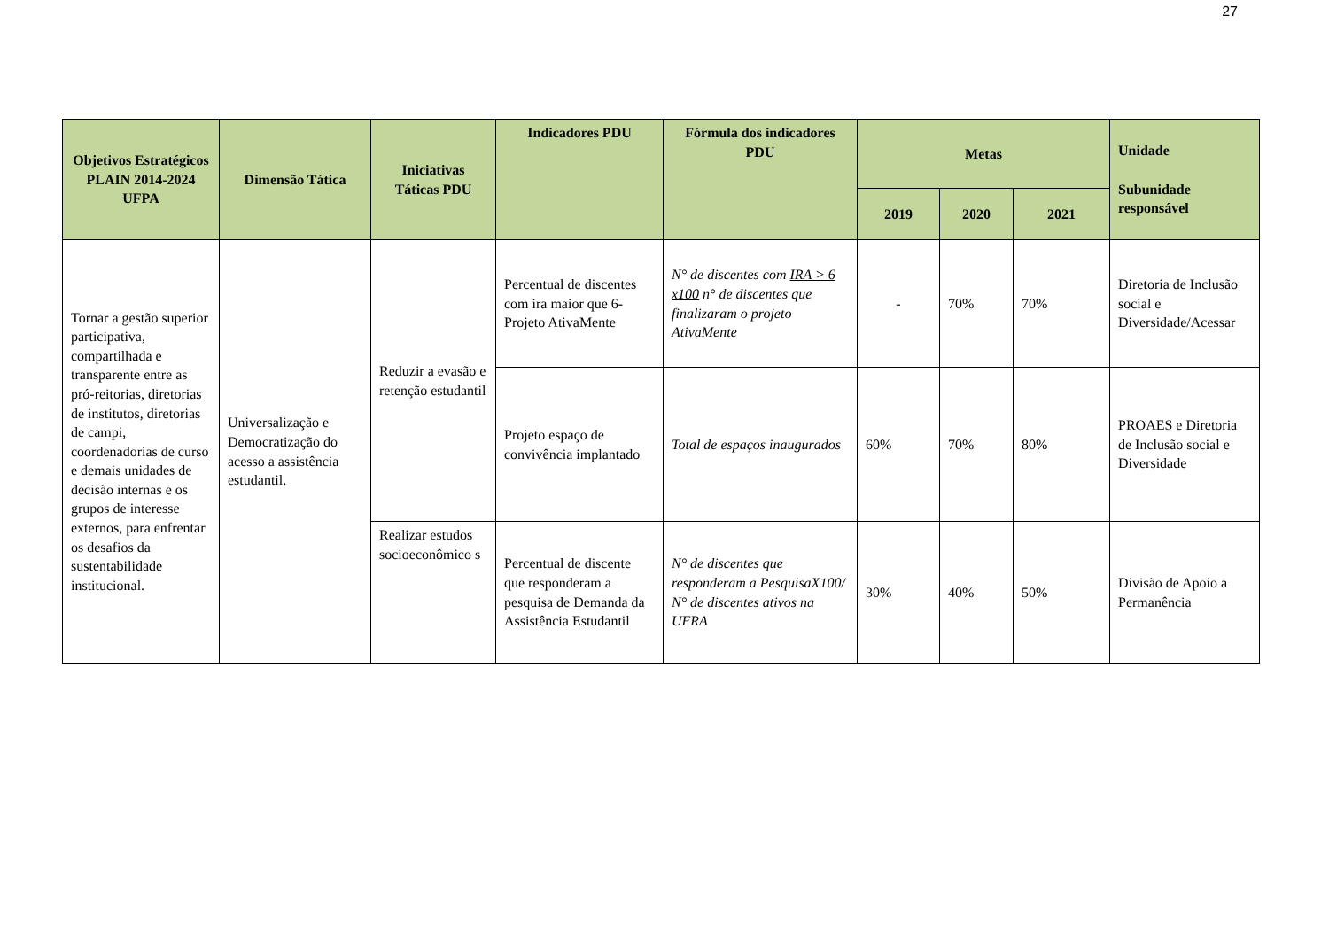27
| Objetivos Estratégicos PLAIN 2014-2024 UFPA | Dimensão Tática | Iniciativas Táticas PDU | Indicadores PDU | Fórmula dos indicadores PDU | Metas | | | Unidade Subunidade responsável |
| --- | --- | --- | --- | --- | --- | --- | --- | --- |
| | | | | | 2019 | 2020 | 2021 | |
| Tornar a gestão superior participativa, compartilhada e transparente entre as pró-reitorias, diretorias de institutos, diretorias de campi, coordenadorias de curso e demais unidades de decisão internas e os grupos de interesse externos, para enfrentar os desafios da sustentabilidade institucional. | Universalização e Democratização do acesso a assistência estudantil. | Reduzir a evasão e retenção estudantil | Percentual de discentes com ira maior que 6- Projeto AtivaMente | N° de discentes com IRA > 6 x100 n° de discentes que finalizaram o projeto AtivaMente | - | 70% | 70% | Diretoria de Inclusão social e Diversidade/Acessar |
| | | | Projeto espaço de convivência implantado | Total de espaços inaugurados | 60% | 70% | 80% | PROAES e Diretoria de Inclusão social e Diversidade |
| | | Realizar estudos socioeconômico s | Percentual de discente que responderam a pesquisa de Demanda da Assistência Estudantil | N° de discentes que responderam a PesquisaX100/ N° de discentes ativos na UFRA | 30% | 40% | 50% | Divisão de Apoio a Permanência |